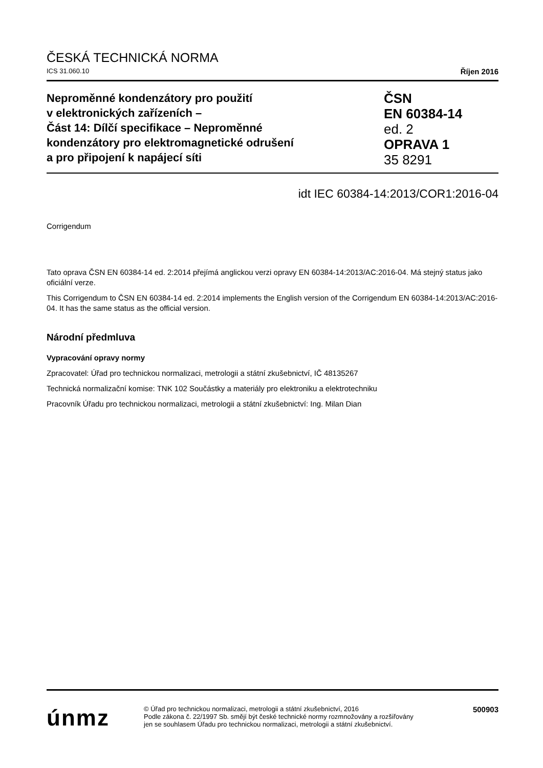ČESKÁ TECHNICKÁ NORMA
ICS 31.060.10 Říjen 2016
Neproměnné kondenzátory pro použití
v elektronických zařízeních –
Část 14: Dílčí specifikace – Neproměnné
kondenzátory pro elektromagnetické odrušení
a pro připojení k napájecí síti
ČSN
EN 60384-14
ed. 2
OPRAVA 1
35 8291
idt IEC 60384-14:2013/COR1:2016-04
Corrigendum
Tato oprava ČSN EN 60384-14 ed. 2:2014 přejímá anglickou verzi opravy EN 60384-14:2013/AC:2016-04. Má stejný status jako oficiální verze.
This Corrigendum to ČSN EN 60384-14 ed. 2:2014 implements the English version of the Corrigendum EN 60384-14:2013/AC:2016-04. It has the same status as the official version.
Národní předmluva
Vypracování opravy normy
Zpracovatel: Úřad pro technickou normalizaci, metrologii a státní zkušebnictví, IČ 48135267
Technická normalizační komise: TNK 102 Součástky a materiály pro elektroniku a elektrotechniku
Pracovník Úřadu pro technickou normalizaci, metrologii a státní zkušebnictví: Ing. Milan Dian
únmz
© Úřad pro technickou normalizaci, metrologii a státní zkušebnictví, 2016
Podle zákona č. 22/1997 Sb. smějí být české technické normy rozmnožovány a rozšiřovány
jen se souhlasem Úřadu pro technickou normalizaci, metrologii a státní zkušebnictví.
500903